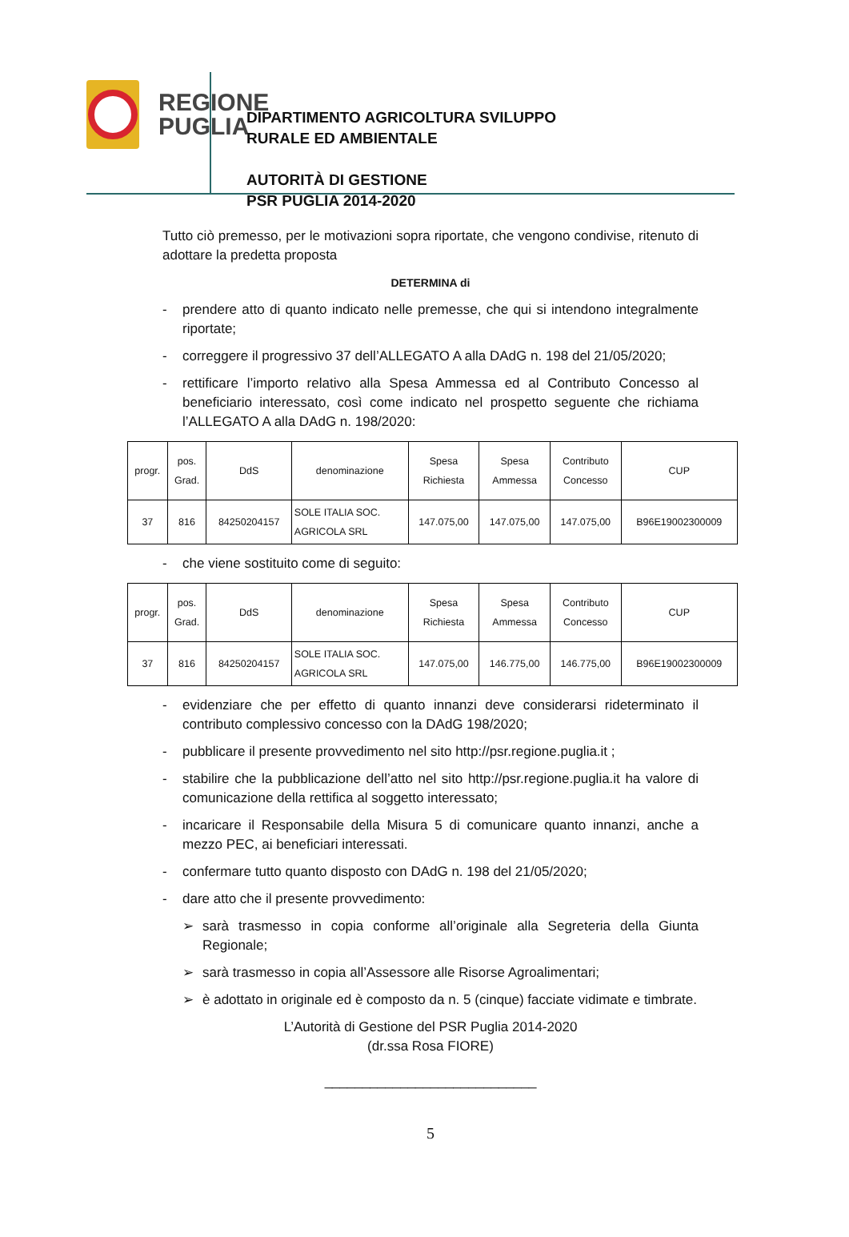REGIONE
PUGLIA
DIPARTIMENTO AGRICOLTURA SVILUPPO
RURALE ED AMBIENTALE
AUTORITÀ DI GESTIONE
PSR PUGLIA 2014-2020
Tutto ciò premesso, per le motivazioni sopra riportate, che vengono condivise, ritenuto di adottare la predetta proposta
DETERMINA di
- prendere atto di quanto indicato nelle premesse, che qui si intendono integralmente riportate;
- correggere il progressivo 37 dell’ALLEGATO A alla DAdG n. 198 del 21/05/2020;
- rettificare l’importo relativo alla Spesa Ammessa ed al Contributo Concesso al beneficiario interessato, così come indicato nel prospetto seguente che richiama l’ALLEGATO A alla DAdG n. 198/2020:
| progr. | pos. Grad. | DdS | denominazione | Spesa Richiesta | Spesa Ammessa | Contributo Concesso | CUP |
| --- | --- | --- | --- | --- | --- | --- | --- |
| 37 | 816 | 84250204157 | SOLE ITALIA SOC. AGRICOLA SRL | 147.075,00 | 147.075,00 | 147.075,00 | B96E19002300009 |
- che viene sostituito come di seguito:
| progr. | pos. Grad. | DdS | denominazione | Spesa Richiesta | Spesa Ammessa | Contributo Concesso | CUP |
| --- | --- | --- | --- | --- | --- | --- | --- |
| 37 | 816 | 84250204157 | SOLE ITALIA SOC. AGRICOLA SRL | 147.075,00 | 146.775,00 | 146.775,00 | B96E19002300009 |
- evidenziare che per effetto di quanto innanzi deve considerarsi rideterminato il contributo complessivo concesso con la DAdG 198/2020;
- pubblicare il presente provvedimento nel sito http://psr.regione.puglia.it ;
- stabilire che la pubblicazione dell’atto nel sito http://psr.regione.puglia.it ha valore di comunicazione della rettifica al soggetto interessato;
- incaricare il Responsabile della Misura 5 di comunicare quanto innanzi, anche a mezzo PEC, ai beneficiari interessati.
- confermare tutto quanto disposto con DAdG n. 198 del 21/05/2020;
- dare atto che il presente provvedimento:
➢ sarà trasmesso in copia conforme all’originale alla Segreteria della Giunta Regionale;
➢ sarà trasmesso in copia all’Assessore alle Risorse Agroalimentari;
➢ è adottato in originale ed è composto da n. 5 (cinque) facciate vidimate e timbrate.
L’Autorità di Gestione del PSR Puglia 2014-2020
(dr.ssa Rosa FIORE)
____________________________
5